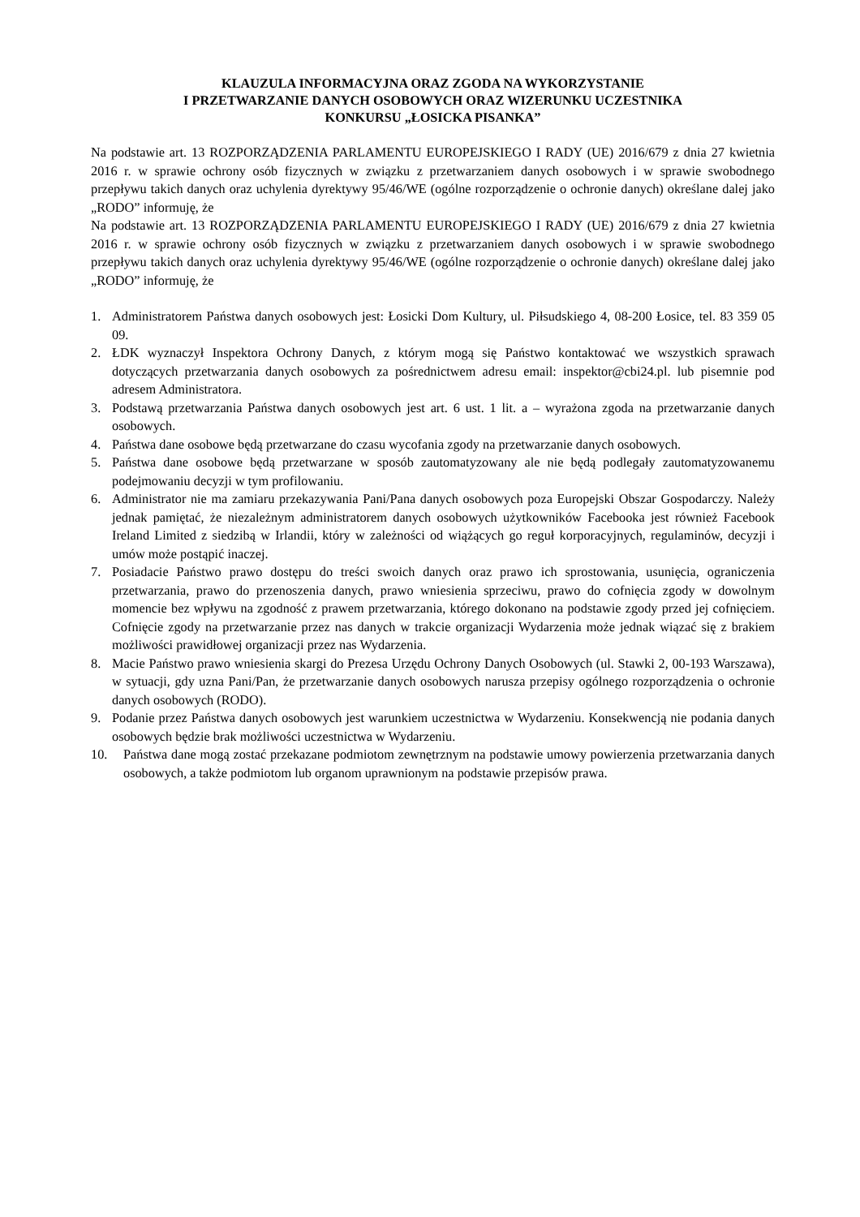KLAUZULA INFORMACYJNA ORAZ ZGODA NA WYKORZYSTANIE
I PRZETWARZANIE DANYCH OSOBOWYCH ORAZ WIZERUNKU UCZESTNIKA
KONKURSU „ŁOSICKA PISANKA”
Na podstawie art. 13 ROZPORZĄDZENIA PARLAMENTU EUROPEJSKIEGO I RADY (UE) 2016/679 z dnia 27 kwietnia 2016 r. w sprawie ochrony osób fizycznych w związku z przetwarzaniem danych osobowych i w sprawie swobodnego przepływu takich danych oraz uchylenia dyrektywy 95/46/WE (ogólne rozporządzenie o ochronie danych) określane dalej jako „RODO” informuję, że
Na podstawie art. 13 ROZPORZĄDZENIA PARLAMENTU EUROPEJSKIEGO I RADY (UE) 2016/679 z dnia 27 kwietnia 2016 r. w sprawie ochrony osób fizycznych w związku z przetwarzaniem danych osobowych i w sprawie swobodnego przepływu takich danych oraz uchylenia dyrektywy 95/46/WE (ogólne rozporządzenie o ochronie danych) określane dalej jako „RODO” informuję, że
1. Administratorem Państwa danych osobowych jest: Łosicki Dom Kultury, ul. Piłsudskiego 4, 08-200 Łosice, tel. 83 359 05 09.
2. ŁDK wyznaczył Inspektora Ochrony Danych, z którym mogą się Państwo kontaktować we wszystkich sprawach dotyczących przetwarzania danych osobowych za pośrednictwem adresu email: inspektor@cbi24.pl. lub pisemnie pod adresem Administratora.
3. Podstawą przetwarzania Państwa danych osobowych jest art. 6 ust. 1 lit. a – wyrażona zgoda na przetwarzanie danych osobowych.
4. Państwa dane osobowe będą przetwarzane do czasu wycofania zgody na przetwarzanie danych osobowych.
5. Państwa dane osobowe będą przetwarzane w sposób zautomatyzowany ale nie będą podlegały zautomatyzowanemu podejmowaniu decyzji w tym profilowaniu.
6. Administrator nie ma zamiaru przekazywania Pani/Pana danych osobowych poza Europejski Obszar Gospodarczy. Należy jednak pamiętać, że niezależnym administratorem danych osobowych użytkowników Facebooka jest również Facebook Ireland Limited z siedzibą w Irlandii, który w zależności od wiążących go reguł korporacyjnych, regulaminów, decyzji i umów może postąpić inaczej.
7. Posiadacie Państwo prawo dostępu do treści swoich danych oraz prawo ich sprostowania, usunięcia, ograniczenia przetwarzania, prawo do przenoszenia danych, prawo wniesienia sprzeciwu, prawo do cofnięcia zgody w dowolnym momencie bez wpływu na zgodność z prawem przetwarzania, którego dokonano na podstawie zgody przed jej cofnięciem. Cofnięcie zgody na przetwarzanie przez nas danych w trakcie organizacji Wydarzenia może jednak wiązać się z brakiem możliwości prawidłowej organizacji przez nas Wydarzenia.
8. Macie Państwo prawo wniesienia skargi do Prezesa Urzędu Ochrony Danych Osobowych (ul. Stawki 2, 00-193 Warszawa), w sytuacji, gdy uzna Pani/Pan, że przetwarzanie danych osobowych narusza przepisy ogólnego rozporządzenia o ochronie danych osobowych (RODO).
9. Podanie przez Państwa danych osobowych jest warunkiem uczestnictwa w Wydarzeniu. Konsekwencją nie podania danych osobowych będzie brak możliwości uczestnictwa w Wydarzeniu.
10. Państwa dane mogą zostać przekazane podmiotom zewnętrznym na podstawie umowy powierzenia przetwarzania danych osobowych, a także podmiotom lub organom uprawnionym na podstawie przepisów prawa.